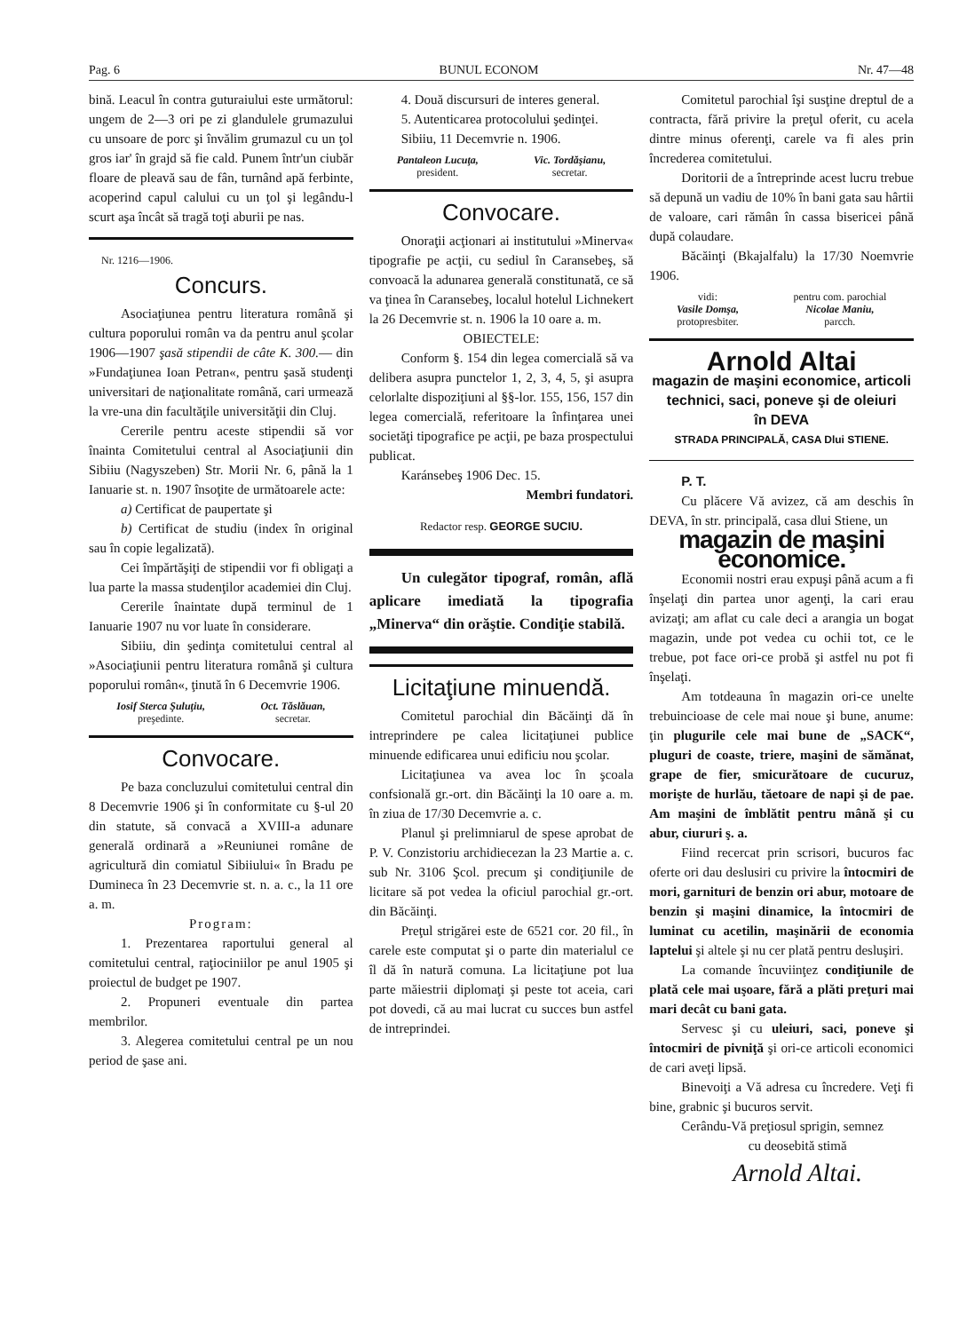Pag. 6 BUNUL ECONOM Nr. 47—48
bină. Leacul în contra guturaiului este următorul: ungem de 2—3 ori pe zi glandulele grumazului cu unsoare de porc şi învălim grumazul cu un ţol gros iar' în grajd să fie cald. Punem într'un ciubăr floare de pleavă sau de fân, turnând apă ferbinte, acoperind capul calului cu un ţol şi legându-l scurt aşa încât să tragă toţi aburii pe nas.
Nr. 1216—1906.
Concurs.
Asociaţiunea pentru literatura română şi cultura poporului român va da pentru anul şcolar 1906—1907 şasă stipendii de câte K. 300.— din »Fundaţiunea Ioan Petran«, pentru şasă studenţi universitari de naţionalitate română, cari urmează la vre-una din facultăţile universităţii din Cluj.
Cererile pentru aceste stipendii să vor înainta Comitetului central al Asociaţiunii din Sibiiu (Nagyszeben) Str. Morii Nr. 6, până la 1 Ianuarie st. n. 1907 însoţite de următoarele acte:
a) Certificat de paupertate şi
b) Certificat de studiu (index în original sau în copie legalizată).
Cei împărtăşiţi de stipendii vor fi obligaţi a lua parte la massa studenţilor academiei din Cluj.
Cererile înaintate după terminul de 1 Ianuarie 1907 nu vor luate în considerare.
Sibiiu, din şedinţa comitetului central al »Asociaţiunii pentru literatura română şi cultura poporului român«, ţinută în 6 Decemvrie 1906.
Iosif Sterca Şuluţiu,
preşedinte.
Oct. Tăslăuan,
secretar.
Convocare.
Pe baza concluzului comitetului central din 8 Decemvrie 1906 şi în conformitate cu §-ul 20 din statute, să convacă a XVIII-a adunare generală ordinară a »Reuniunei române de agricultură din comiatul Sibiiului« în Bradu pe Dumineca în 23 Decemvrie st. n. a. c., la 11 ore a. m.
Program:
1. Prezentarea raportului general al comitetului central, raţiociniilor pe anul 1905 şi proiectul de budget pe 1907.
2. Propuneri eventuale din partea membrilor.
3. Alegerea comitetului central pe un nou period de şase ani.
4. Două discursuri de interes general.
5. Autenticarea protocolului şedinţei.
Sibiiu, 11 Decemvrie n. 1906.
Pantaleon Lucuţa,
president.
Vic. Tordăşianu,
secretar.
Convocare.
Onoraţii acţionari ai institutului »Minerva« tipografie pe acţii, cu sediul în Caransebeş, să convoacă la adunarea generală constitunată, ce să va ţinea în Caransebeş, localul hotelul Lichnekert la 26 Decemvrie st. n. 1906 la 10 oare a. m.
OBIECTELE:
Conform §. 154 din legea comercială să va delibera asupra punctelor 1, 2, 3, 4, 5, şi asupra celorlalte dispoziţiuni al §§-lor. 155, 156, 157 din legea comercială, referitoare la înfinţarea unei societăţi tipografice pe acţii, pe baza prospectului publicat.
Karánsebeş 1906 Dec. 15.
Membri fundatori.
Redactor resp. GEORGE SUCIU.
Un culegător tipograf, român, află aplicare imediată la tipografia „Minerva“ din orăştie. Condiţie stabilă.
Licitaţiune minuendă.
Comitetul parochial din Băcăinţi dă în intreprindere pe calea licitaţiunei publice minuende edificarea unui edificiu nou şcolar.
Licitaţiunea va avea loc în şcoala confsională gr.-ort. din Băcăinţi la 10 oare a. m. în ziua de 17/30 Decemvrie a. c.
Planul şi prelimniarul de spese aprobat de P. V. Conzistoriu archidiecezan la 23 Martie a. c. sub Nr. 3106 Şcol. precum şi condiţiunile de licitare să pot vedea la oficiul parochial gr.-ort. din Băcăinţi.
Preţul strigărei este de 6521 cor. 20 fil., în carele este computat şi o parte din materialul ce îl dă în natură comuna. La licitaţiune pot lua parte măiestrii diplomaţi şi peste tot aceia, cari pot dovedi, că au mai lucrat cu succes bun astfel de intreprindei.
Comitetul parochial îşi susţine dreptul de a contracta, fără privire la preţul oferit, cu acela dintre minus oferenţi, carele va fi ales prin încrederea comitetului.
Doritorii de a întreprinde acest lucru trebue să depună un vadiu de 10% în bani gata sau hârtii de valoare, cari rămân în cassa bisericei până după colaudare.
Băcăinţi (Bkajalfalu) la 17/30 Noemvrie 1906.
vidi:
Vasile Domşa,
protopresbiter.
pentru com. parochial
Nicolae Maniu,
parcch.
Arnold Altai
magazin de maşini economice, articoli technici, saci, poneve şi de oleiuri
în DEVA
STRADA PRINCIPALĂ, CASA Dlui STIENE.
P. T.
Cu plăcere Vă avizez, că am deschis în DEVA, în str. principală, casa dlui Stiene, un
magazin de maşini economice.
Economii nostri erau expuşi până acum a fi înşelaţi din partea unor agenţi, la cari erau avizaţi; am aflat cu cale deci a arangia un bogat magazin, unde pot vedea cu ochii tot, ce le trebue, pot face ori-ce probă şi astfel nu pot fi înşelaţi.
Am totdeauna în magazin ori-ce unelte trebuincioase de cele mai noue şi bune, anume: ţin plugurile cele mai bune de „SACK“, pluguri de coaste, triere, maşini de sămănat, grape de fier, smicurătoare de cucuruz, morişte de hurlău, tăetoare de napi şi de pae. Am maşini de îmblătit pentru mână şi cu abur, ciururi ş. a.
Fiind recercat prin scrisori, bucuros fac oferte ori dau deslusiri cu privire la întocmiri de mori, garnituri de benzin ori abur, motoare de benzin şi maşini dinamice, la întocmiri de luminat cu acetilin, maşinării de economia laptelui şi altele şi nu cer plată pentru desluşiri.
La comande încuviinţez condiţiunile de plată cele mai uşoare, fără a plăti preţuri mai mari decât cu bani gata.
Servesc şi cu uleiuri, saci, poneve şi întocmiri de pivniţă şi ori-ce articoli economici de cari aveţi lipsă.
Binevoiţi a Vă adresa cu încredere. Veţi fi bine, grabnic şi bucuros servit.
Cerându-Vă preţiosul sprigin, semnez
cu deosebită stimă
Arnold Altai.